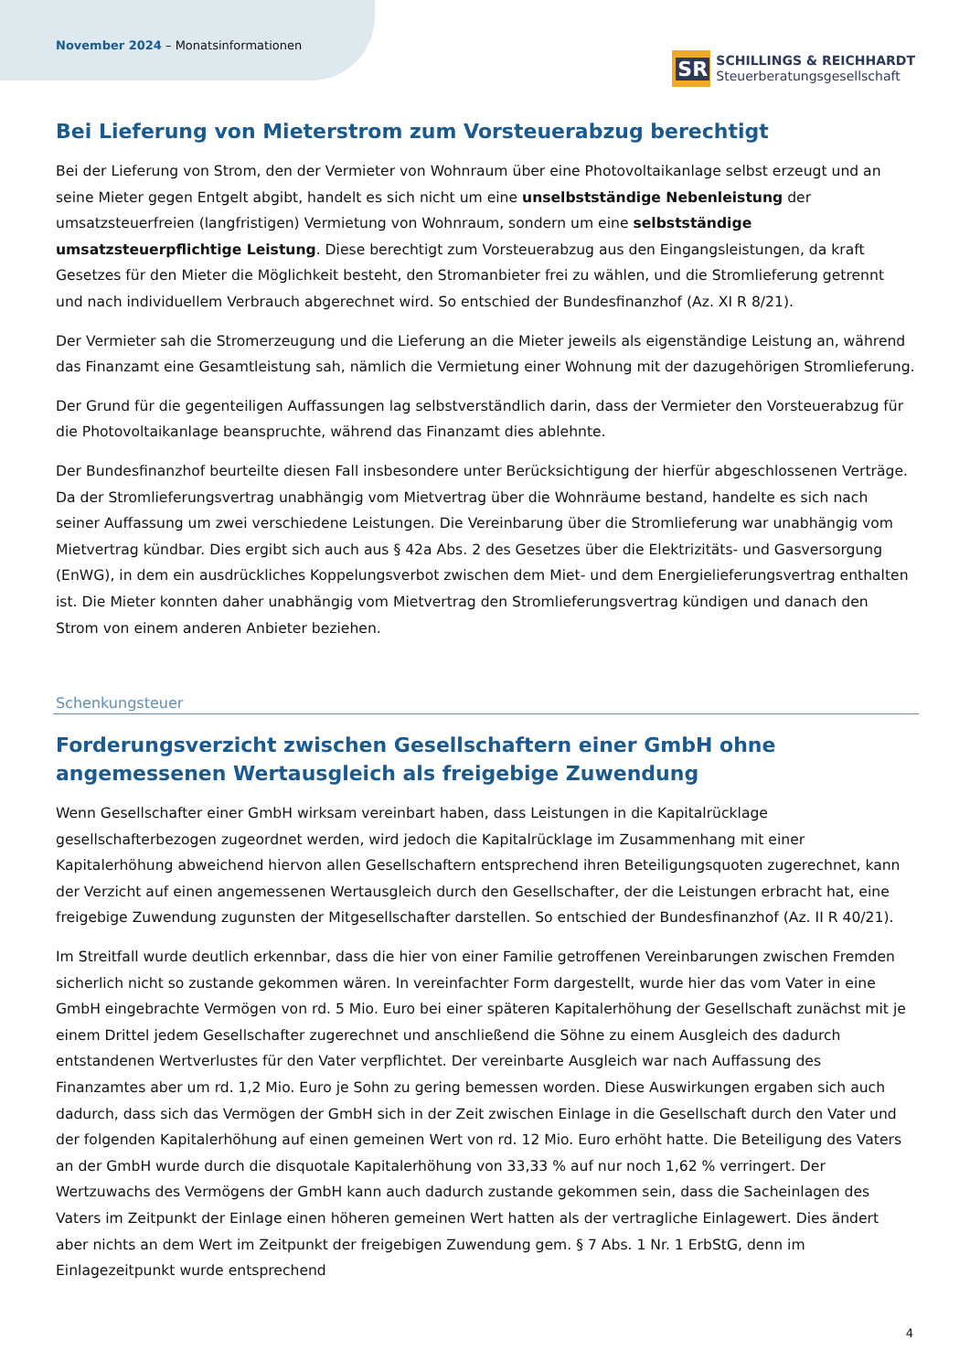November 2024 – Monatsinformationen
SR
SCHILLINGS & REICHHARDT
Steuerberatungsgesellschaft
Bei Lieferung von Mieterstrom zum Vorsteuerabzug berechtigt
Bei der Lieferung von Strom, den der Vermieter von Wohnraum über eine Photovoltaikanlage selbst erzeugt und an seine Mieter gegen Entgelt abgibt, handelt es sich nicht um eine unselbstständige Nebenleistung der umsatzsteuerfreien (langfristigen) Vermietung von Wohnraum, sondern um eine selbstständige umsatzsteuerpflichtige Leistung. Diese berechtigt zum Vorsteuerabzug aus den Eingangsleistungen, da kraft Gesetzes für den Mieter die Möglichkeit besteht, den Stromanbieter frei zu wählen, und die Stromlieferung getrennt und nach individuellem Verbrauch abgerechnet wird. So entschied der Bundesfinanzhof (Az. XI R 8/21).
Der Vermieter sah die Stromerzeugung und die Lieferung an die Mieter jeweils als eigenständige Leistung an, während das Finanzamt eine Gesamtleistung sah, nämlich die Vermietung einer Wohnung mit der dazugehörigen Stromlieferung.
Der Grund für die gegenteiligen Auffassungen lag selbstverständlich darin, dass der Vermieter den Vorsteuerabzug für die Photovoltaikanlage beanspruchte, während das Finanzamt dies ablehnte.
Der Bundesfinanzhof beurteilte diesen Fall insbesondere unter Berücksichtigung der hierfür abgeschlossenen Verträge. Da der Stromlieferungsvertrag unabhängig vom Mietvertrag über die Wohnräume bestand, handelte es sich nach seiner Auffassung um zwei verschiedene Leistungen. Die Vereinbarung über die Stromlieferung war unabhängig vom Mietvertrag kündbar. Dies ergibt sich auch aus § 42a Abs. 2 des Gesetzes über die Elektrizitäts- und Gasversorgung (EnWG), in dem ein ausdrückliches Koppelungsverbot zwischen dem Miet- und dem Energielieferungsvertrag enthalten ist. Die Mieter konnten daher unabhängig vom Mietvertrag den Stromlieferungsvertrag kündigen und danach den Strom von einem anderen Anbieter beziehen.
Schenkungsteuer
Forderungsverzicht zwischen Gesellschaftern einer GmbH ohne angemessenen Wertausgleich als freigebige Zuwendung
Wenn Gesellschafter einer GmbH wirksam vereinbart haben, dass Leistungen in die Kapitalrücklage gesellschafterbezogen zugeordnet werden, wird jedoch die Kapitalrücklage im Zusammenhang mit einer Kapitalerhöhung abweichend hiervon allen Gesellschaftern entsprechend ihren Beteiligungsquoten zugerechnet, kann der Verzicht auf einen angemessenen Wertausgleich durch den Gesellschafter, der die Leistungen erbracht hat, eine freigebige Zuwendung zugunsten der Mitgesellschafter darstellen. So entschied der Bundesfinanzhof (Az. II R 40/21).
Im Streitfall wurde deutlich erkennbar, dass die hier von einer Familie getroffenen Vereinbarungen zwischen Fremden sicherlich nicht so zustande gekommen wären. In vereinfachter Form dargestellt, wurde hier das vom Vater in eine GmbH eingebrachte Vermögen von rd. 5 Mio. Euro bei einer späteren Kapitalerhöhung der Gesellschaft zunächst mit je einem Drittel jedem Gesellschafter zugerechnet und anschließend die Söhne zu einem Ausgleich des dadurch entstandenen Wertverlustes für den Vater verpflichtet. Der vereinbarte Ausgleich war nach Auffassung des Finanzamtes aber um rd. 1,2 Mio. Euro je Sohn zu gering bemessen worden. Diese Auswirkungen ergaben sich auch dadurch, dass sich das Vermögen der GmbH sich in der Zeit zwischen Einlage in die Gesellschaft durch den Vater und der folgenden Kapitalerhöhung auf einen gemeinen Wert von rd. 12 Mio. Euro erhöht hatte. Die Beteiligung des Vaters an der GmbH wurde durch die disquotale Kapitalerhöhung von 33,33 % auf nur noch 1,62 % verringert. Der Wertzuwachs des Vermögens der GmbH kann auch dadurch zustande gekommen sein, dass die Sacheinlagen des Vaters im Zeitpunkt der Einlage einen höheren gemeinen Wert hatten als der vertragliche Einlagewert. Dies ändert aber nichts an dem Wert im Zeitpunkt der freigebigen Zuwendung gem. § 7 Abs. 1 Nr. 1 ErbStG, denn im Einlagezeitpunkt wurde entsprechend
4